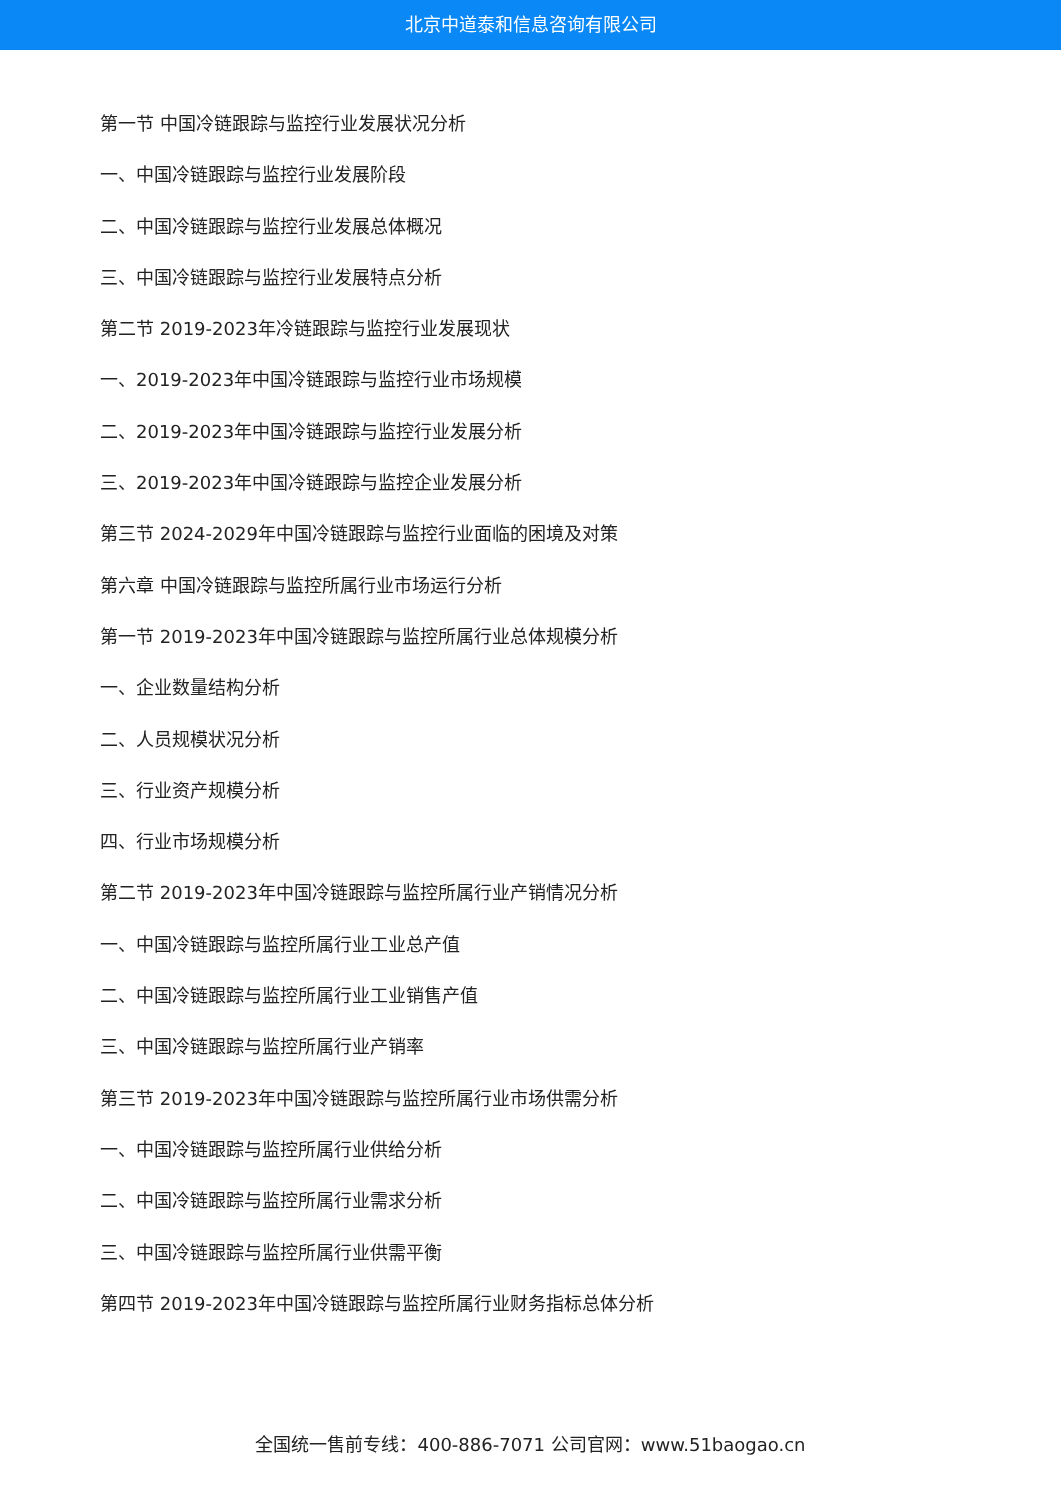北京中道泰和信息咨询有限公司
第一节 中国冷链跟踪与监控行业发展状况分析
一、中国冷链跟踪与监控行业发展阶段
二、中国冷链跟踪与监控行业发展总体概况
三、中国冷链跟踪与监控行业发展特点分析
第二节 2019-2023年冷链跟踪与监控行业发展现状
一、2019-2023年中国冷链跟踪与监控行业市场规模
二、2019-2023年中国冷链跟踪与监控行业发展分析
三、2019-2023年中国冷链跟踪与监控企业发展分析
第三节 2024-2029年中国冷链跟踪与监控行业面临的困境及对策
第六章 中国冷链跟踪与监控所属行业市场运行分析
第一节 2019-2023年中国冷链跟踪与监控所属行业总体规模分析
一、企业数量结构分析
二、人员规模状况分析
三、行业资产规模分析
四、行业市场规模分析
第二节 2019-2023年中国冷链跟踪与监控所属行业产销情况分析
一、中国冷链跟踪与监控所属行业工业总产值
二、中国冷链跟踪与监控所属行业工业销售产值
三、中国冷链跟踪与监控所属行业产销率
第三节 2019-2023年中国冷链跟踪与监控所属行业市场供需分析
一、中国冷链跟踪与监控所属行业供给分析
二、中国冷链跟踪与监控所属行业需求分析
三、中国冷链跟踪与监控所属行业供需平衡
第四节 2019-2023年中国冷链跟踪与监控所属行业财务指标总体分析
全国统一售前专线：400-886-7071 公司官网：www.51baogao.cn